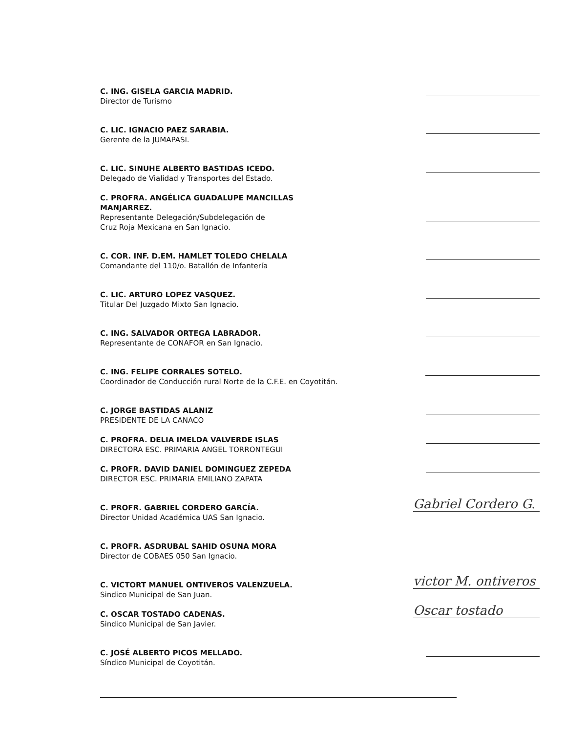C. ING. GISELA GARCIA MADRID.
Director de Turismo
C. LIC. IGNACIO PAEZ SARABIA.
Gerente de la JUMAPASI.
C. LIC. SINUHE ALBERTO BASTIDAS ICEDO.
Delegado de Vialidad y Transportes del Estado.
C. PROFRA. ANGÉLICA GUADALUPE MANCILLAS MANJARREZ.
Representante Delegación/Subdelegación de
Cruz Roja Mexicana en San Ignacio.
C. COR. INF. D.EM. HAMLET TOLEDO CHELALA
Comandante del 110/o. Batallón de Infantería
C. LIC. ARTURO LOPEZ VASQUEZ.
Titular Del Juzgado Mixto San Ignacio.
C. ING. SALVADOR ORTEGA LABRADOR.
Representante de CONAFOR en San Ignacio.
C. ING. FELIPE CORRALES SOTELO.
Coordinador de Conducción rural Norte de la C.F.E. en Coyotitán.
C. JORGE BASTIDAS ALANIZ
PRESIDENTE DE LA CANACO
C. PROFRA. DELIA IMELDA VALVERDE ISLAS
DIRECTORA ESC. PRIMARIA ANGEL TORRONTEGUI
C. PROFR. DAVID DANIEL DOMINGUEZ ZEPEDA
DIRECTOR ESC. PRIMARIA EMILIANO ZAPATA
C. PROFR. GABRIEL CORDERO GARCÍA.
Director Unidad Académica UAS San Ignacio.
Gabriel Cordero G.
C. PROFR. ASDRUBAL SAHID OSUNA MORA
Director de COBAES 050 San Ignacio.
C. VICTORT MANUEL ONTIVEROS VALENZUELA.
Sindico Municipal de San Juan.
victor M. ontiveros
C. OSCAR TOSTADO CADENAS.
Sindico Municipal de San Javier.
Oscar tostado
C. JOSÉ ALBERTO PICOS MELLADO.
Síndico Municipal de Coyotitán.